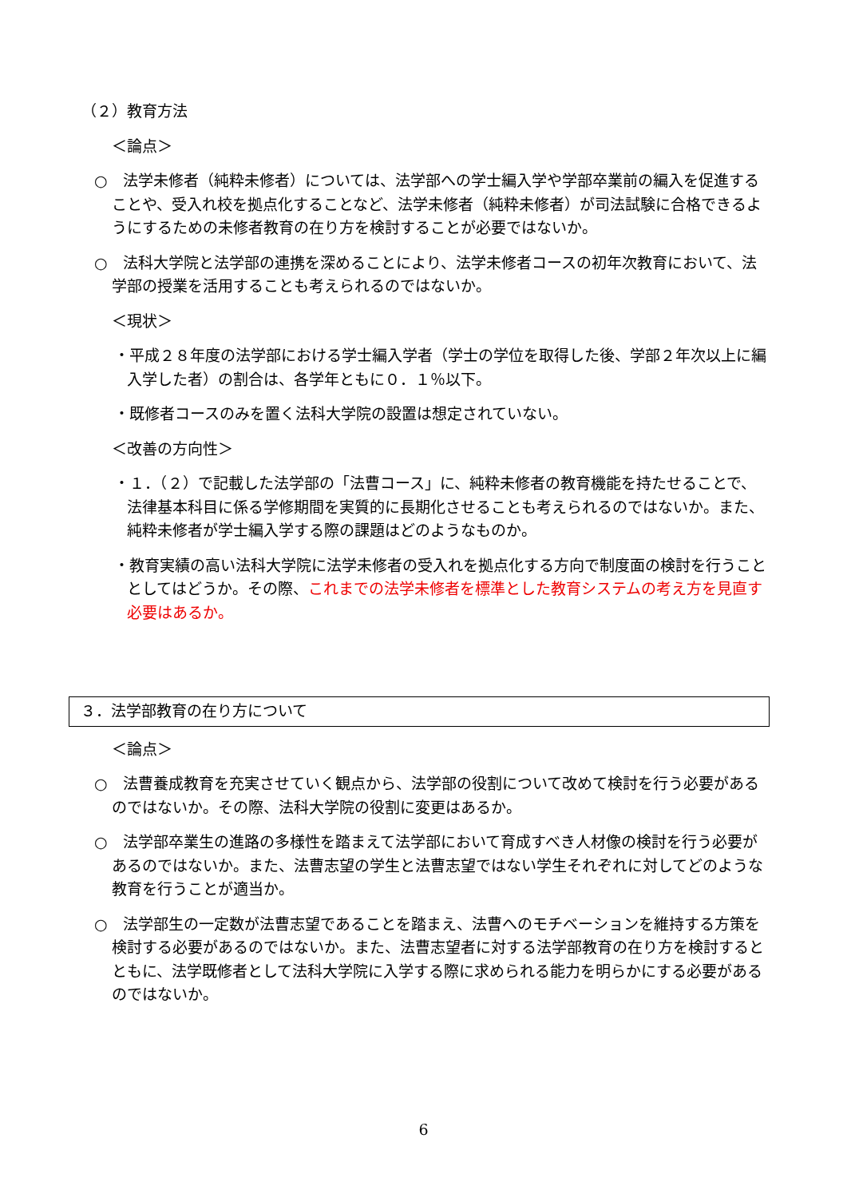（２）教育方法
＜論点＞
○　法学未修者（純粋未修者）については、法学部への学士編入学や学部卒業前の編入を促進することや、受入れ校を拠点化することなど、法学未修者（純粋未修者）が司法試験に合格できるようにするための未修者教育の在り方を検討することが必要ではないか。
○　法科大学院と法学部の連携を深めることにより、法学未修者コースの初年次教育において、法学部の授業を活用することも考えられるのではないか。
＜現状＞
・平成２８年度の法学部における学士編入学者（学士の学位を取得した後、学部２年次以上に編入学した者）の割合は、各学年ともに０．１％以下。
・既修者コースのみを置く法科大学院の設置は想定されていない。
＜改善の方向性＞
・１．（２）で記載した法学部の「法曹コース」に、純粋未修者の教育機能を持たせることで、法律基本科目に係る学修期間を実質的に長期化させることも考えられるのではないか。また、純粋未修者が学士編入学する際の課題はどのようなものか。
・教育実績の高い法科大学院に法学未修者の受入れを拠点化する方向で制度面の検討を行うこととしてはどうか。その際、これまでの法学未修者を標準とした教育システムの考え方を見直す必要はあるか。
３．法学部教育の在り方について
＜論点＞
○　法曹養成教育を充実させていく観点から、法学部の役割について改めて検討を行う必要があるのではないか。その際、法科大学院の役割に変更はあるか。
○　法学部卒業生の進路の多様性を踏まえて法学部において育成すべき人材像の検討を行う必要があるのではないか。また、法曹志望の学生と法曹志望ではない学生それぞれに対してどのような教育を行うことが適当か。
○　法学部生の一定数が法曹志望であることを踏まえ、法曹へのモチベーションを維持する方策を検討する必要があるのではないか。また、法曹志望者に対する法学部教育の在り方を検討するとともに、法学既修者として法科大学院に入学する際に求められる能力を明らかにする必要があるのではないか。
6